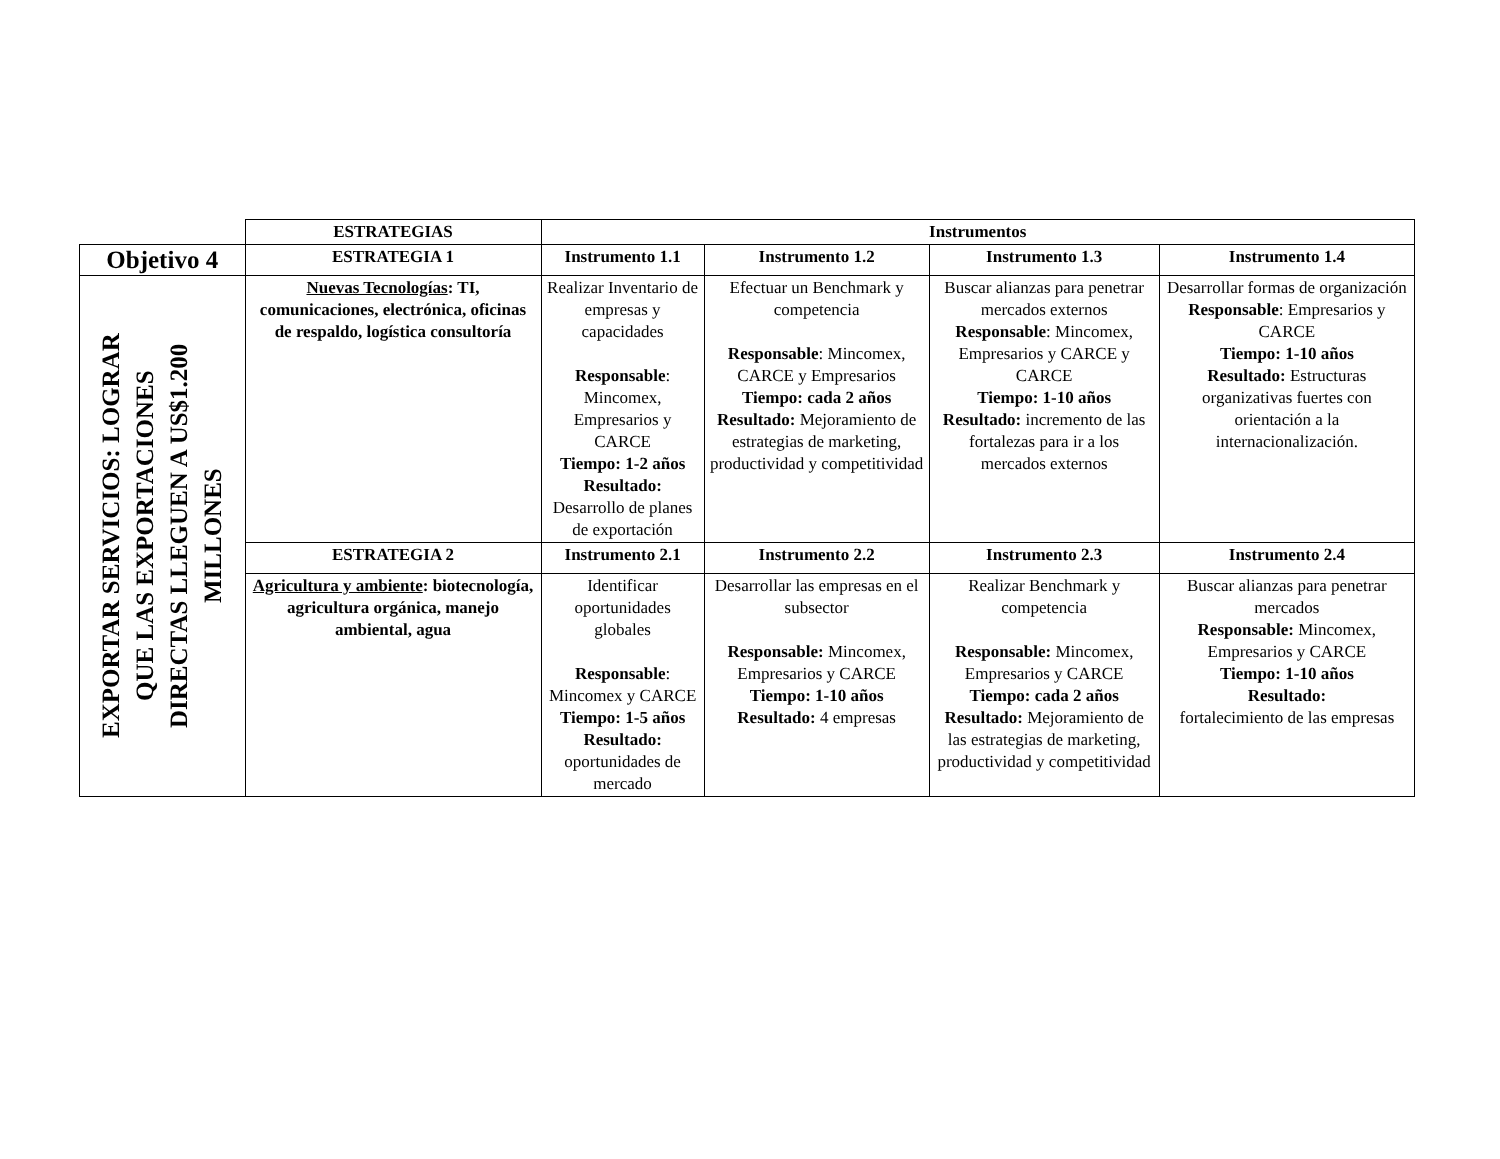| | ESTRATEGIAS | Instrumentos | | | |
| Objetivo 4 | ESTRATEGIA 1 | Instrumento 1.1 | Instrumento 1.2 | Instrumento 1.3 | Instrumento 1.4 |
| EXPORTAR SERVICIOS: LOGRAR QUE LAS EXPORTACIONES DIRECTAS LLEGUEN A US$1.200 MILLONES | Nuevas Tecnologías : TI, comunicaciones, electrónica, oficinas de respaldo, logística consultoría | Realizar Inventario de empresas y capacidades Responsable : Mincomex, Empresarios y CARCE Tiempo: 1-2 años Resultado: Desarrollo de planes de exportación | Efectuar un Benchmark y competencia Responsable : Mincomex, CARCE y Empresarios Tiempo: cada 2 años Resultado: Mejoramiento de estrategias de marketing, productividad y competitividad | Buscar alianzas para penetrar mercados externos Responsable : Mincomex, Empresarios y CARCE y CARCE Tiempo: 1-10 años Resultado: incremento de las fortalezas para ir a los mercados externos | Desarrollar formas de organización Responsable : Empresarios y CARCE Tiempo: 1-10 años Resultado: Estructuras organizativas fuertes con orientación a la internacionalización. |
| | ESTRATEGIA 2 | Instrumento 2.1 | Instrumento 2.2 | Instrumento 2.3 | Instrumento 2.4 |
| | Agricultura y ambiente : biotecnología, agricultura orgánica, manejo ambiental, agua | Identificar oportunidades globales Responsable : Mincomex y CARCE Tiempo: 1-5 años Resultado: oportunidades de mercado | Desarrollar las empresas en el subsector Responsable: Mincomex, Empresarios y CARCE Tiempo: 1-10 años Resultado: 4 empresas | Realizar Benchmark y competencia Responsable: Mincomex, Empresarios y CARCE Tiempo: cada 2 años Resultado: Mejoramiento de las estrategias de marketing, productividad y competitividad | Buscar alianzas para penetrar mercados Responsable: Mincomex, Empresarios y CARCE Tiempo: 1-10 años Resultado: fortalecimiento de las empresas |